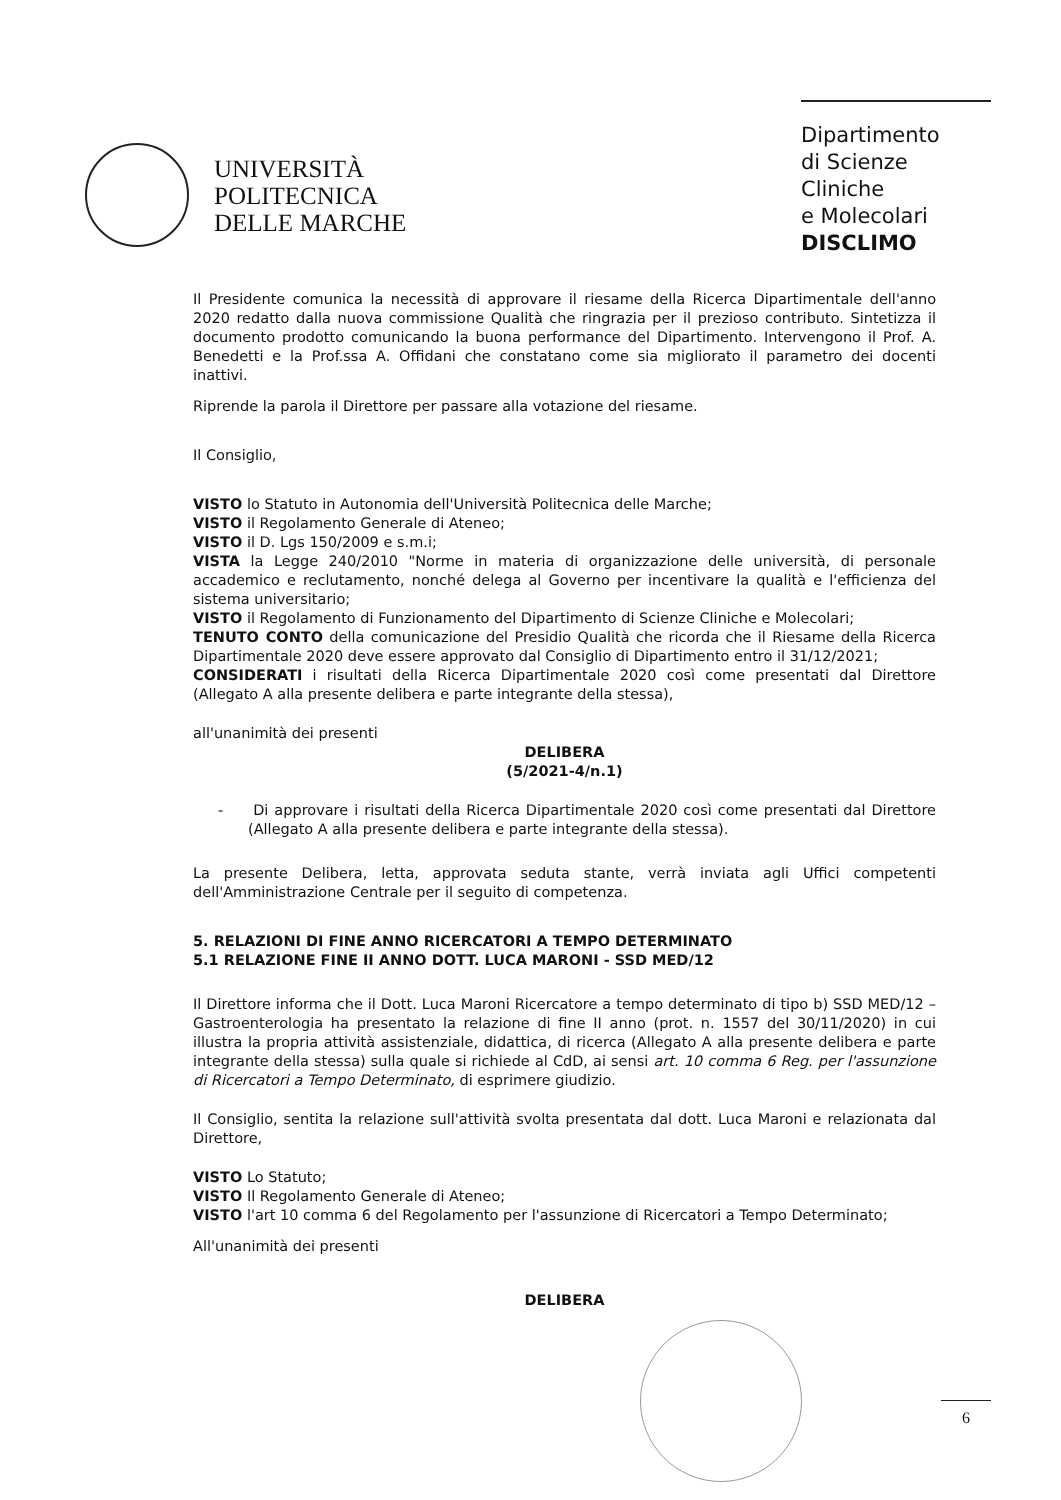UNIVERSITÀ
POLITECNICA
DELLE MARCHE
Dipartimento
di Scienze Cliniche
e Molecolari
DISCLIMO
Il Presidente comunica la necessità di approvare il riesame della Ricerca Dipartimentale dell'anno 2020 redatto dalla nuova commissione Qualità che ringrazia per il prezioso contributo. Sintetizza il documento prodotto comunicando la buona performance del Dipartimento. Intervengono il Prof. A. Benedetti e la Prof.ssa A. Offidani che constatano come sia migliorato il parametro dei docenti inattivi.
Riprende la parola il Direttore per passare alla votazione del riesame.
Il Consiglio,
VISTO lo Statuto in Autonomia dell'Università Politecnica delle Marche;
VISTO il Regolamento Generale di Ateneo;
VISTO il D. Lgs 150/2009 e s.m.i;
VISTA la Legge 240/2010 "Norme in materia di organizzazione delle università, di personale accademico e reclutamento, nonché delega al Governo per incentivare la qualità e l'efficienza del sistema universitario;
VISTO il Regolamento di Funzionamento del Dipartimento di Scienze Cliniche e Molecolari;
TENUTO CONTO della comunicazione del Presidio Qualità che ricorda che il Riesame della Ricerca Dipartimentale 2020 deve essere approvato dal Consiglio di Dipartimento entro il 31/12/2021;
CONSIDERATI i risultati della Ricerca Dipartimentale 2020 così come presentati dal Direttore (Allegato A alla presente delibera e parte integrante della stessa),
all'unanimità dei presenti
DELIBERA
(5/2021-4/n.1)
- Di approvare i risultati della Ricerca Dipartimentale 2020 così come presentati dal Direttore (Allegato A alla presente delibera e parte integrante della stessa).
La presente Delibera, letta, approvata seduta stante, verrà inviata agli Uffici competenti dell'Amministrazione Centrale per il seguito di competenza.
5. RELAZIONI DI FINE ANNO RICERCATORI A TEMPO DETERMINATO
5.1 RELAZIONE FINE II ANNO DOTT. LUCA MARONI - SSD MED/12
Il Direttore informa che il Dott. Luca Maroni Ricercatore a tempo determinato di tipo b) SSD MED/12 – Gastroenterologia ha presentato la relazione di fine II anno (prot. n. 1557 del 30/11/2020) in cui illustra la propria attività assistenziale, didattica, di ricerca (Allegato A alla presente delibera e parte integrante della stessa) sulla quale si richiede al CdD, ai sensi art. 10 comma 6 Reg. per l'assunzione di Ricercatori a Tempo Determinato, di esprimere giudizio.
Il Consiglio, sentita la relazione sull'attività svolta presentata dal dott. Luca Maroni e relazionata dal Direttore,
VISTO Lo Statuto;
VISTO Il Regolamento Generale di Ateneo;
VISTO l'art 10 comma 6 del Regolamento per l'assunzione di Ricercatori a Tempo Determinato;
All'unanimità dei presenti
DELIBERA
6